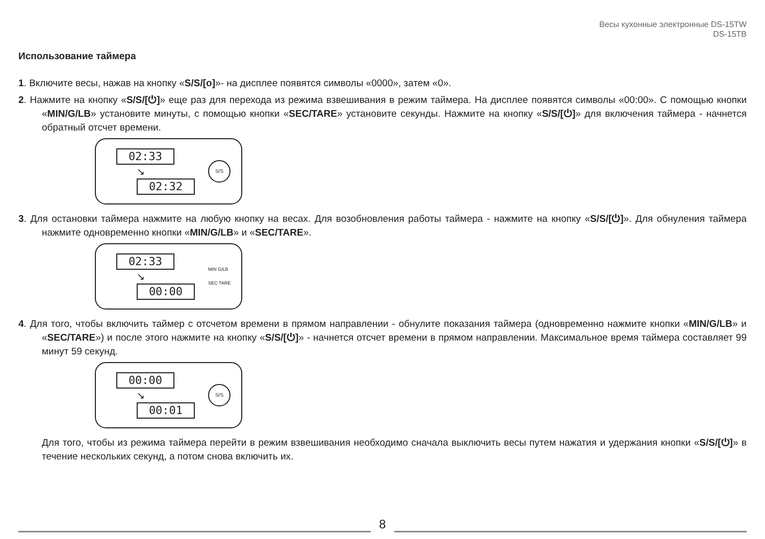Весы кухонные электронные DS-15TW
DS-15TB
Использование таймера
1. Включите весы, нажав на кнопку «S/S/[o]»- на дисплее появятся символы «0000», затем «0».
2. Нажмите на кнопку «S/S/[⏻]» еще раз для перехода из режима взвешивания в режим таймера. На дисплее появятся символы «00:00». С помощью кнопки «MIN/G/LB» установите минуты, с помощью кнопки «SEC/TARE» установите секунды. Нажмите на кнопку «S/S/[⏻]» для включения таймера - начнется обратный отсчет времени.
02:33
↘
02:32
S/S
3. Для остановки таймера нажмите на любую кнопку на весах. Для возобновления работы таймера - нажмите на кнопку «S/S/[⏻]». Для обнуления таймера нажмите одновременно кнопки «MIN/G/LB» и «SEC/TARE».
02:33
↘
00:00
MIN G/LB
SEC TARE
4. Для того, чтобы включить таймер с отсчетом времени в прямом направлении - обнулите показания таймера (одновременно нажмите кнопки «MIN/G/LB» и «SEC/TARE») и после этого нажмите на кнопку «S/S/[⏻]» - начнется отсчет времени в прямом направлении. Максимальное время таймера составляет 99 минут 59 секунд.
00:00
↘
00:01
S/S
Для того, чтобы из режима таймера перейти в режим взвешивания необходимо сначала выключить весы путем нажатия и удержания кнопки «S/S/[⏻]» в течение нескольких секунд, а потом снова включить их.
8